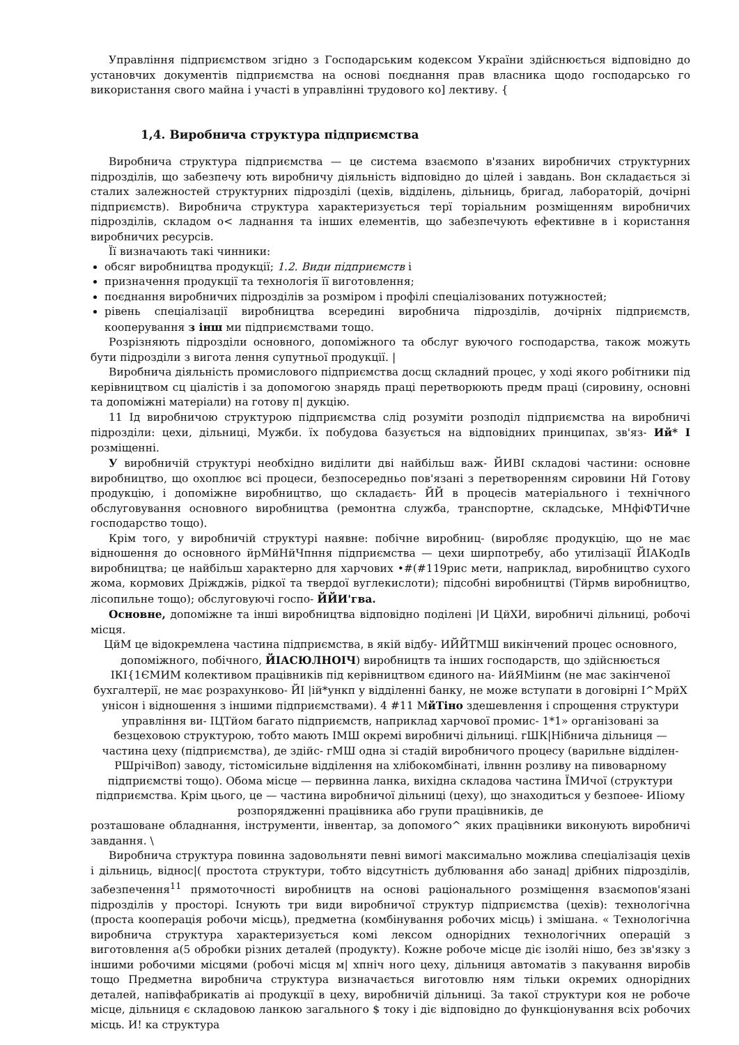Управління підприємством згідно з Господарським кодексом України здійснюється відповідно до установчих документів підприємства на основі поєднання прав власника щодо господарсько го використання свого майна і участі в управлінні трудового ко] лективу. {
1,4. Виробнича структура підприємства
Виробнича структура підприємства — це система взаємопо в'язаних виробничих структурних підрозділів, що забезпечу ють виробничу діяльність відповідно до цілей і завдань. Вон складається зі сталих залежностей структурних підрозділі (цехів, відділень, дільниць, бригад, лабораторій, дочірні підприємств). Виробнича структура характеризується терї торіальним розміщенням виробничих підрозділів, складом о< ладнання та інших елементів, що забезпечують ефективне в і користання виробничих ресурсів.
Її визначають такі чинники:
обсяг виробництва продукції; 1.2. Види підприємств і
призначення продукції та технологія її виготовлення;
поєднання виробничих підрозділів за розміром і профілі спеціалізованих потужностей;
рівень спеціалізації виробництва всередині виробнича підрозділів, дочірніх підприємств, кооперування з інш ми підприємствами тощо.
Розрізняють підрозділи основного, допоміжного та обслуг вуючого господарства, також можуть бути підрозділи з вигота лення супутньої продукції. |
Виробнича діяльність промислового підприємства досщ складний процес, у ході якого робітники під керівництвом сц ціалістів і за допомогою знарядь праці перетворюють предм праці (сировину, основні та допоміжні матеріали) на готову п| дукцію.
11 Ід виробничою структурою підприємства слід розуміти розподіл підприємства на виробничі підрозділи: цехи, дільниці, Мужби. їх побудова базується на відповідних принципах, зв'яз- Ий* І розміщенні.
У виробничій структурі необхідно виділити дві найбільш важ- ЙИВІ складові частини: основне виробництво, що охоплює всі процеси, безпосередньо пов'язані з перетворенням сировини Нй Готову продукцію, і допоміжне виробництво, що складаєть- ЙЙ в процесів матеріального і технічного обслуговування основного виробництва (ремонтна служба, транспортне, складське, МНфіФТИчне господарство тощо).
Крім того, у виробничій структурі наявне: побічне виробниц- (виробляє продукцію, що не має відношення до основного йрМйНйЧпння підприємства — цехи ширпотребу, або утилізації ЙІАКодІв виробництва; це найбільш характерно для харчових •#(#119рис мети, наприклад, виробництво сухого жома, кормових Дріжджів, рідкої та твердої вуглекислоти); підсобні виробництві (Тйрмв виробництво, лісопильне тощо); обслуговуючі госпо- ЙЙИ'гва.
Основне, допоміжне та інші виробництва відповідно поділені |И ЦйХИ, виробничі дільниці, робочі місця.
ЦйМ це відокремлена частина підприємства, в якій відбу- ИЙЙТМШ викінчений процес основного, допоміжного, побічного, ЙІАСЮЛНОІЧ) виробництв та інших господарств, що здійснюється ІКІ{1ЄМИМ колективом працівників під керівництвом єдиного на- ИйЯМіинм (не має закінченої бухгалтерії, не має розрахунково- ЙІ |ій*ункп у відділенні банку, не може вступати в договірні І^МрйХ унісон і відношення з іншими підприємствами). 4 #11 МйТіно здешевлення і спрощення структури управління ви- ІЦТйом багато підприємств, наприклад харчової промис- 1*1» організовані за безцеховою структурою, тобто мають ІМШ окремі виробничі дільниці. гШК|Нібнича дільниця — частина цеху (підприємства), де здійс- гМШ одна зі стадій виробничого процесу (варильне відділен- РШрічіВоп) заводу, тістомісильне відділення на хлібокомбінаті, ілвннн розливу на пивоварному підприємстві тощо). Обома місце — первинна ланка, вихідна складова частина ЇМИчої (структури підприємства. Крім цього, це — частина виробничої дільниці (цеху), що знаходиться у безпоее- ИІіому розпорядженні працівника або групи працівників, де
розташоване обладнання, інструменти, інвентар, за допомого^ яких працівники виконують виробничі завдання. \
Виробнича структура повинна задовольняти певні вимогі максимально можлива спеціалізація цехів і дільниць, віднос|( простота структури, тобто відсутність дублювання або занад| дрібних підрозділів, забезпечення<sup>11</sup> прямоточності виробництв на основі раціонального розміщення взаємопов'язані підрозділів у просторі. Існують три види виробничої структур підприємства (цехів): технологічна (проста кооперація робочи місць), предметна (комбінування робочих місць) і змішана. « Технологічна виробнича структура характеризується комі лексом однорідних технологічних операцій з виготовлення а(5 обробки різних деталей (продукту). Кожне робоче місце діє ізолйі нішо, без зв'язку з іншими робочими місцями (робочі місця м| хпніч ного цеху, дільниця автоматів з пакування виробів тощо Предметна виробнича структура визначається виготовлю ням тільки окремих однорідних деталей, напівфабрикатів аі продукції в цеху, виробничій дільниці. За такої структури коя не робоче місце, дільниця є складовою ланкою загального $ току і діє відповідно до функціонування всіх робочих місць. И! ка структура